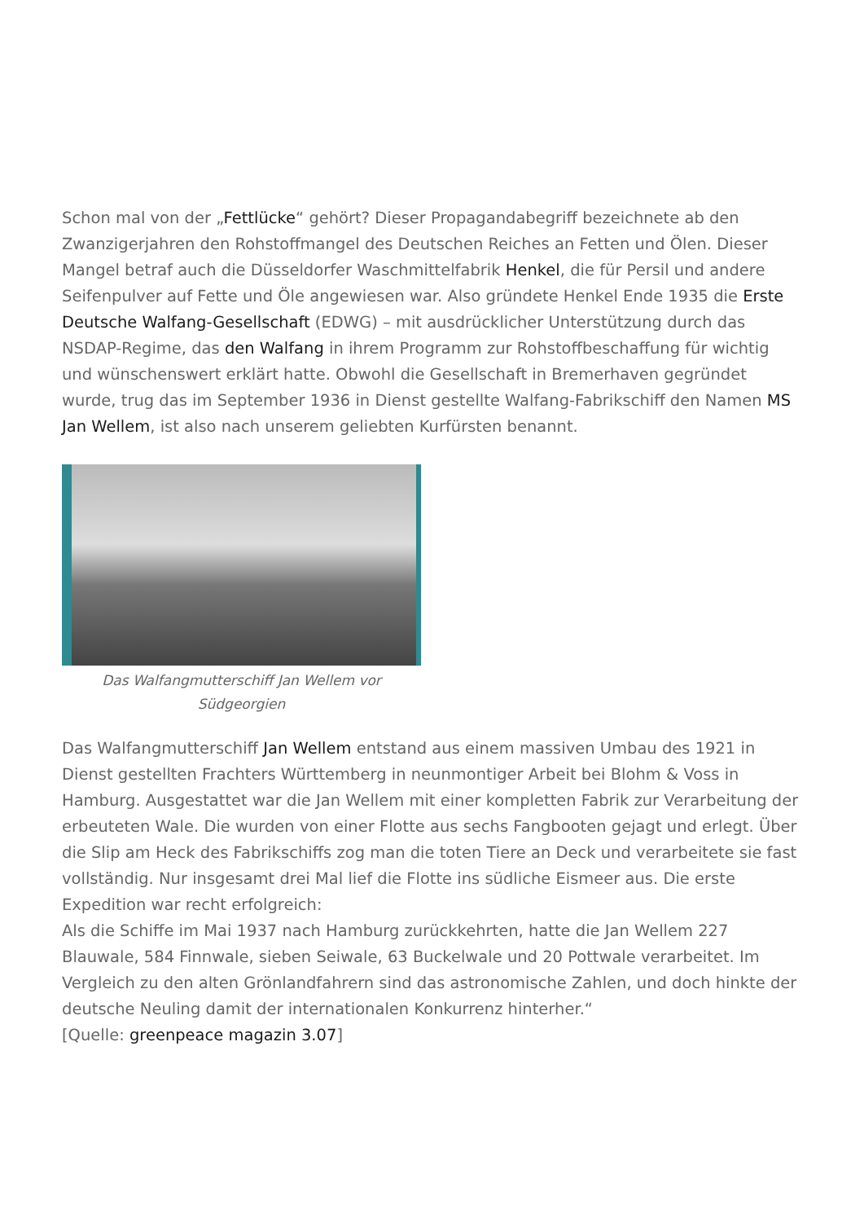Schon mal von der „Fettlücke“ gehört? Dieser Propagandabegriff bezeichnete ab den Zwanzigerjahren den Rohstoffmangel des Deutschen Reiches an Fetten und Ölen. Dieser Mangel betraf auch die Düsseldorfer Waschmittelfabrik Henkel, die für Persil und andere Seifenpulver auf Fette und Öle angewiesen war. Also gründete Henkel Ende 1935 die Erste Deutsche Walfang-Gesellschaft (EDWG) – mit ausdrücklicher Unterstützung durch das NSDAP-Regime, das den Walfang in ihrem Programm zur Rohstoffbeschaffung für wichtig und wünschenswert erklärt hatte. Obwohl die Gesellschaft in Bremerhaven gegründet wurde, trug das im September 1936 in Dienst gestellte Walfang-Fabrikschiff den Namen MS Jan Wellem, ist also nach unserem geliebten Kurfürsten benannt.
Das Walfangmutterschiff Jan Wellem vor Südgeorgien
Das Walfangmutterschiff Jan Wellem entstand aus einem massiven Umbau des 1921 in Dienst gestellten Frachters Württemberg in neunmontiger Arbeit bei Blohm & Voss in Hamburg. Ausgestattet war die Jan Wellem mit einer kompletten Fabrik zur Verarbeitung der erbeuteten Wale. Die wurden von einer Flotte aus sechs Fangbooten gejagt und erlegt. Über die Slip am Heck des Fabrikschiffs zog man die toten Tiere an Deck und verarbeitete sie fast vollständig. Nur insgesamt drei Mal lief die Flotte ins südliche Eismeer aus. Die erste Expedition war recht erfolgreich:
Als die Schiffe im Mai 1937 nach Hamburg zurückkehrten, hatte die Jan Wellem 227 Blauwale, 584 Finnwale, sieben Seiwale, 63 Buckelwale und 20 Pottwale verarbeitet. Im Vergleich zu den alten Grönlandfahrern sind das astronomische Zahlen, und doch hinkte der deutsche Neuling damit der internationalen Konkurrenz hinterher.“
[Quelle: greenpeace magazin 3.07]